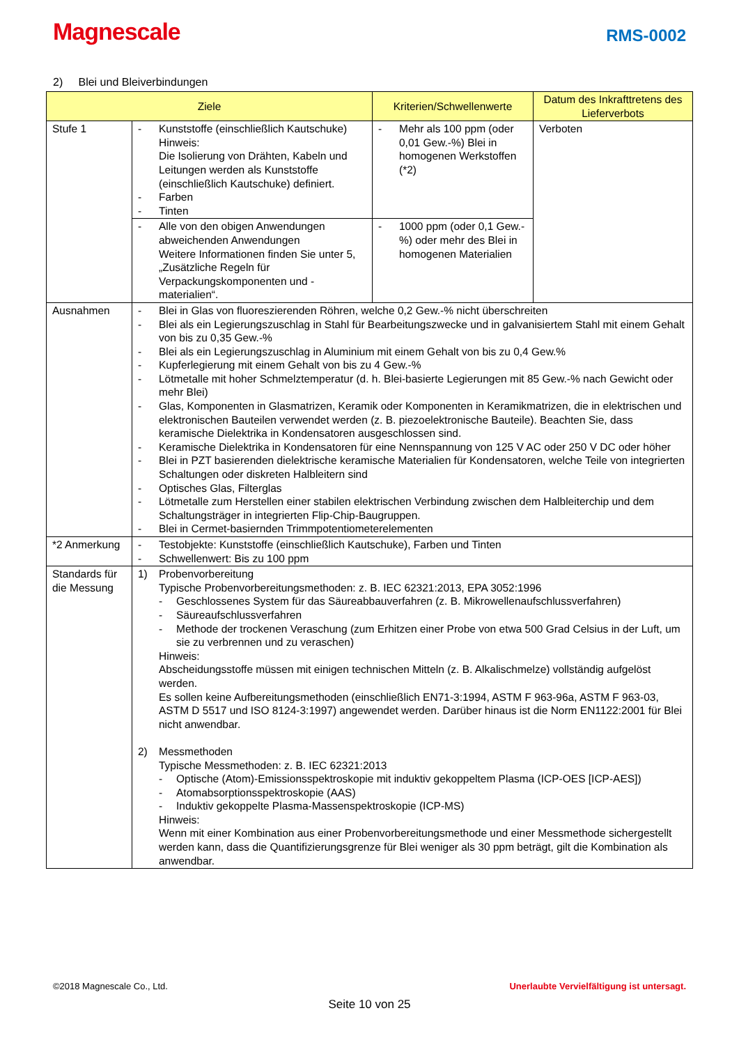Magnescale
RMS-0002
2) Blei und Bleiverbindungen
| Ziele | | Kriterien/Schwellenwerte | Datum des Inkrafttretens des Lieferverbots |
| --- | --- | --- | --- |
| Stufe 1 | - Kunststoffe (einschließlich Kautschuke) Hinweis: Die Isolierung von Drähten, Kabeln und Leitungen werden als Kunststoffe (einschließlich Kautschuke) definiert. - Farben - Tinten | - Mehr als 100 ppm (oder 0,01 Gew.-%) Blei in homogenen Werkstoffen (*2) | Verboten |
| | - Alle von den obigen Anwendungen abweichenden Anwendungen Weitere Informationen finden Sie unter 5, „Zusätzliche Regeln für Verpackungskomponenten und -materialien“. | - 1000 ppm (oder 0,1 Gew.-%) oder mehr des Blei in homogenen Materialien | |
| Ausnahmen | - Blei in Glas von fluoreszierenden Röhren, welche 0,2 Gew.-% nicht überschreiten - Blei als ein Legierungszuschlag in Stahl für Bearbeitungszwecke und in galvanisiertem Stahl mit einem Gehalt von bis zu 0,35 Gew.-% - Blei als ein Legierungszuschlag in Aluminium mit einem Gehalt von bis zu 0,4 Gew.% - Kupferlegierung mit einem Gehalt von bis zu 4 Gew.-% - Lötmetalle mit hoher Schmelztemperatur (d. h. Blei-basierte Legierungen mit 85 Gew.-% nach Gewicht oder mehr Blei) - Glas, Komponenten in Glasmatrizen, Keramik oder Komponenten in Keramikmatrizen, die in elektrischen und elektronischen Bauteilen verwendet werden (z. B. piezoelektronische Bauteile). Beachten Sie, dass keramische Dielektrika in Kondensatoren ausgeschlossen sind. - Keramische Dielektrika in Kondensatoren für eine Nennspannung von 125 V AC oder 250 V DC oder höher - Blei in PZT basierenden dielektrische keramische Materialien für Kondensatoren, welche Teile von integrierten Schaltungen oder diskreten Halbleitern sind - Optisches Glas, Filterglas - Lötmetalle zum Herstellen einer stabilen elektrischen Verbindung zwischen dem Halbleiterchip und dem Schaltungsträger in integrierten Flip-Chip-Baugruppen. - Blei in Cermet-basiernden Trimmpotentiometerelementen | | |
| *2 Anmerkung | - Testobjekte: Kunststoffe (einschließlich Kautschuke), Farben und Tinten - Schwellenwert: Bis zu 100 ppm | | |
| Standards für die Messung | 1) Probenvorbereitung Typische Probenvorbereitungsmethoden: z. B. IEC 62321:2013, EPA 3052:1996 - Geschlossenes System für das Säureabbauverfahren (z. B. Mikrowellenaufschlussverfahren) - Säureaufschlussverfahren - Methode der trockenen Veraschung (zum Erhitzen einer Probe von etwa 500 Grad Celsius in der Luft, um sie zu verbrennen und zu veraschen) Hinweis: Abscheidungsstoffe müssen mit einigen technischen Mitteln (z. B. Alkalischmelze) vollständig aufgelöst werden. Es sollen keine Aufbereitungsmethoden (einschließlich EN71-3:1994, ASTM F 963-96a, ASTM F 963-03, ASTM D 5517 und ISO 8124-3:1997) angewendet werden. Darüber hinaus ist die Norm EN1122:2001 für Blei nicht anwendbar. 2) Messmethoden Typische Messmethoden: z. B. IEC 62321:2013 - Optische (Atom)-Emissionsspektroskopie mit induktiv gekoppeltem Plasma (ICP-OES [ICP-AES]) - Atomabsorptionsspektroskopie (AAS) - Induktiv gekoppelte Plasma-Massenspektroskopie (ICP-MS) Hinweis: Wenn mit einer Kombination aus einer Probenvorbereitungsmethode und einer Messmethode sichergestellt werden kann, dass die Quantifizierungsgrenze für Blei weniger als 30 ppm beträgt, gilt die Kombination als anwendbar. | | |
©2018 Magnescale Co., Ltd. Unerlaubte Vervielfältigung ist untersagt.
Seite 10 von 25